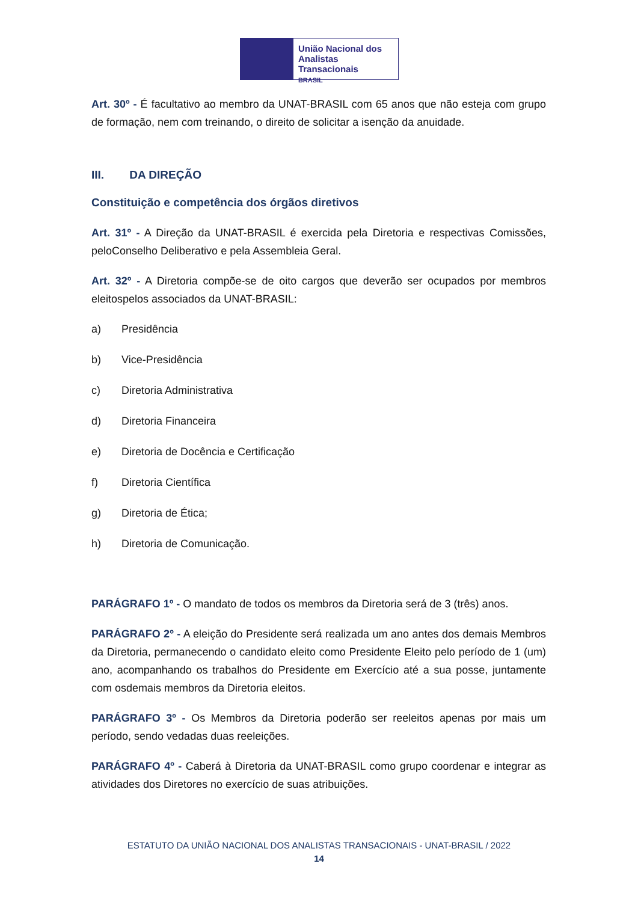União Nacional dos
Analistas Transacionais
BRASIL
Art. 30º - É facultativo ao membro da UNAT-BRASIL com 65 anos que não esteja com grupo de formação, nem com treinando, o direito de solicitar a isenção da anuidade.
III. DA DIREÇÃO
Constituição e competência dos órgãos diretivos
Art. 31º - A Direção da UNAT-BRASIL é exercida pela Diretoria e respectivas Comissões, peloConselho Deliberativo e pela Assembleia Geral.
Art. 32º - A Diretoria compõe-se de oito cargos que deverão ser ocupados por membros eleitospelos associados da UNAT-BRASIL:
a) Presidência
b) Vice-Presidência
c) Diretoria Administrativa
d) Diretoria Financeira
e) Diretoria de Docência e Certificação
f) Diretoria Científica
g) Diretoria de Ética;
h) Diretoria de Comunicação.
PARÁGRAFO 1º - O mandato de todos os membros da Diretoria será de 3 (três) anos.
PARÁGRAFO 2º - A eleição do Presidente será realizada um ano antes dos demais Membros da Diretoria, permanecendo o candidato eleito como Presidente Eleito pelo período de 1 (um) ano, acompanhando os trabalhos do Presidente em Exercício até a sua posse, juntamente com osdemais membros da Diretoria eleitos.
PARÁGRAFO 3º - Os Membros da Diretoria poderão ser reeleitos apenas por mais um período, sendo vedadas duas reeleições.
PARÁGRAFO 4º - Caberá à Diretoria da UNAT-BRASIL como grupo coordenar e integrar as atividades dos Diretores no exercício de suas atribuições.
ESTATUTO DA UNIÃO NACIONAL DOS ANALISTAS TRANSACIONAIS - UNAT-BRASIL / 2022
14